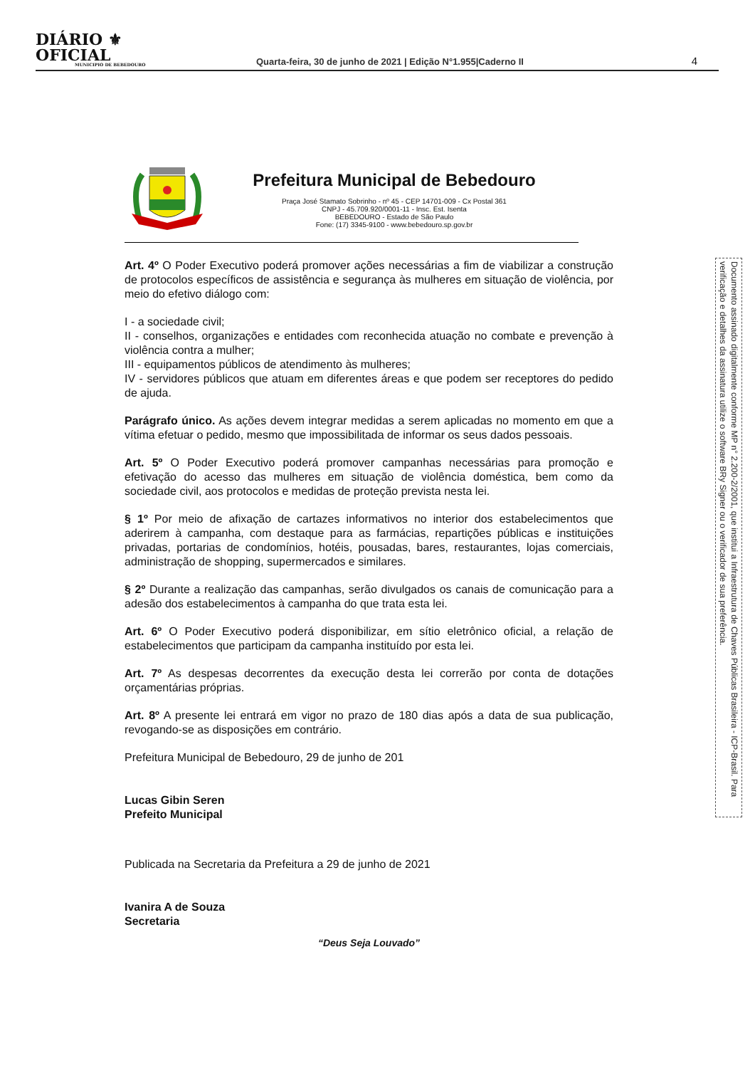DIÁRIO ⚜ OFICIAL
MUNICIPIO DE BEBEDOURO
Quarta-feira, 30 de junho de 2021 | Edição N°1.955|Caderno II
4
Prefeitura Municipal de Bebedouro
Praça José Stamato Sobrinho - nº 45 - CEP 14701-009 - Cx Postal 361
CNPJ - 45.709.920/0001-11 - Insc. Est. Isenta
BEBEDOURO - Estado de São Paulo
Fone: (17) 3345-9100 - www.bebedouro.sp.gov.br
Art. 4º O Poder Executivo poderá promover ações necessárias a fim de viabilizar a construção de protocolos específicos de assistência e segurança às mulheres em situação de violência, por meio do efetivo diálogo com:
I - a sociedade civil;
II - conselhos, organizações e entidades com reconhecida atuação no combate e prevenção à violência contra a mulher;
III - equipamentos públicos de atendimento às mulheres;
IV - servidores públicos que atuam em diferentes áreas e que podem ser receptores do pedido de ajuda.
Parágrafo único. As ações devem integrar medidas a serem aplicadas no momento em que a vítima efetuar o pedido, mesmo que impossibilitada de informar os seus dados pessoais.
Art. 5º O Poder Executivo poderá promover campanhas necessárias para promoção e efetivação do acesso das mulheres em situação de violência doméstica, bem como da sociedade civil, aos protocolos e medidas de proteção prevista nesta lei.
§ 1º Por meio de afixação de cartazes informativos no interior dos estabelecimentos que aderirem à campanha, com destaque para as farmácias, repartições públicas e instituições privadas, portarias de condomínios, hotéis, pousadas, bares, restaurantes, lojas comerciais, administração de shopping, supermercados e similares.
§ 2º Durante a realização das campanhas, serão divulgados os canais de comunicação para a adesão dos estabelecimentos à campanha do que trata esta lei.
Art. 6º O Poder Executivo poderá disponibilizar, em sítio eletrônico oficial, a relação de estabelecimentos que participam da campanha instituído por esta lei.
Art. 7º As despesas decorrentes da execução desta lei correrão por conta de dotações orçamentárias próprias.
Art. 8º A presente lei entrará em vigor no prazo de 180 dias após a data de sua publicação, revogando-se as disposições em contrário.
Prefeitura Municipal de Bebedouro, 29 de junho de 201
Lucas Gibin Seren
Prefeito Municipal
Publicada na Secretaria da Prefeitura a 29 de junho de 2021
Ivanira A de Souza
Secretaria
“Deus Seja Louvado”
Documento assinado digitalmente conforme MP n° 2.200-2/2001, que institui a Infraestrutura de Chaves Públicas Brasileira - ICP-Brasil. Para verificação e detalhes da assinatura utilize o software BRy Signer ou o verificador de sua preferência.